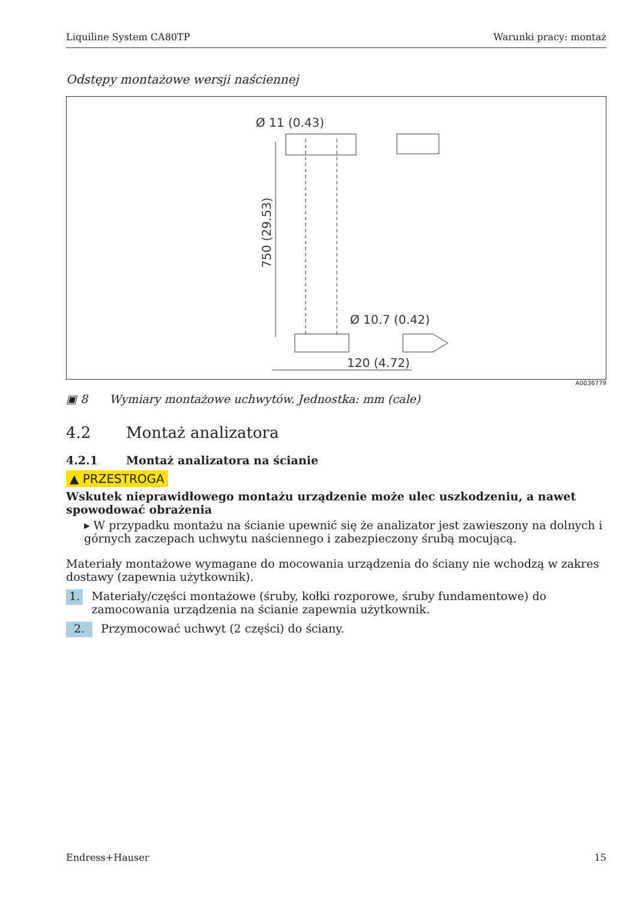Liquiline System CA80TP Warunki pracy: montaż
Odstępy montażowe wersji naściennej
Ø 11 (0.43)
750 (29.53)
Ø 10.7 (0.42)
120 (4.72)
A0036779
▣ 8 Wymiary montażowe uchwytów. Jednostka: mm (cale)
4.2 Montaż analizatora
4.2.1 Montaż analizatora na ścianie
▲ PRZESTROGA
Wskutek nieprawidłowego montażu urządzenie może ulec uszkodzeniu, a nawet spowodować obrażenia
▸ W przypadku montażu na ścianie upewnić się że analizator jest zawieszony na dolnych i górnych zaczepach uchwytu naściennego i zabezpieczony śrubą mocującą.
Materiały montażowe wymagane do mocowania urządzenia do ściany nie wchodzą w zakres dostawy (zapewnia użytkownik).
1. Materiały/części montażowe (śruby, kołki rozporowe, śruby fundamentowe) do zamocowania urządzenia na ścianie zapewnia użytkownik.
2. Przymocować uchwyt (2 części) do ściany.
Endress+Hauser 15